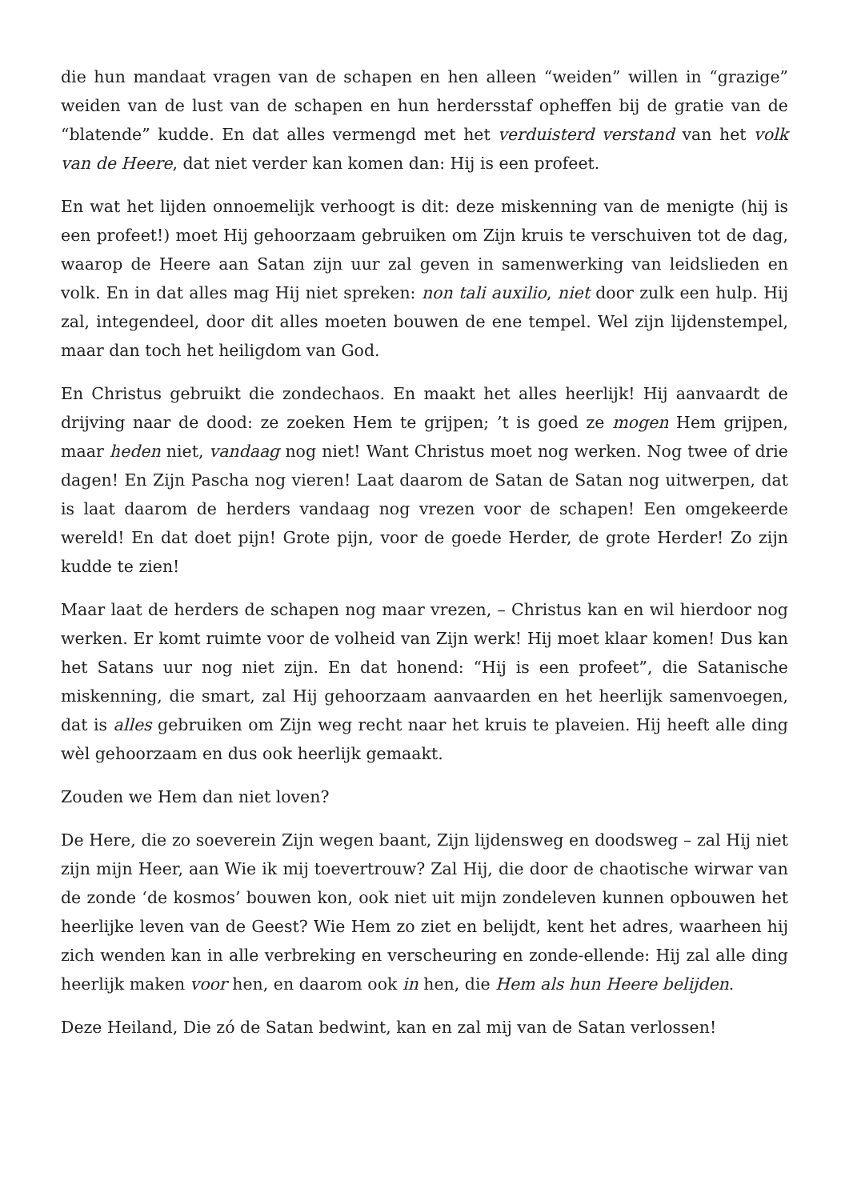die hun mandaat vragen van de schapen en hen alleen “weiden” willen in “grazige” weiden van de lust van de schapen en hun herdersstaf opheffen bij de gratie van de “blatende” kudde. En dat alles vermengd met het verduisterd verstand van het volk van de Heere, dat niet verder kan komen dan: Hij is een profeet.
En wat het lijden onnoemelijk verhoogt is dit: deze miskenning van de menigte (hij is een profeet!) moet Hij gehoorzaam gebruiken om Zijn kruis te verschuiven tot de dag, waarop de Heere aan Satan zijn uur zal geven in samenwerking van leidslieden en volk. En in dat alles mag Hij niet spreken: non tali auxilio, niet door zulk een hulp. Hij zal, integendeel, door dit alles moeten bouwen de ene tempel. Wel zijn lijdenstempel, maar dan toch het heiligdom van God.
En Christus gebruikt die zondechaos. En maakt het alles heerlijk! Hij aanvaardt de drijving naar de dood: ze zoeken Hem te grijpen; ’t is goed ze mogen Hem grijpen, maar heden niet, vandaag nog niet! Want Christus moet nog werken. Nog twee of drie dagen! En Zijn Pascha nog vieren! Laat daarom de Satan de Satan nog uitwerpen, dat is laat daarom de herders vandaag nog vrezen voor de schapen! Een omgekeerde wereld! En dat doet pijn! Grote pijn, voor de goede Herder, de grote Herder! Zo zijn kudde te zien!
Maar laat de herders de schapen nog maar vrezen, – Christus kan en wil hierdoor nog werken. Er komt ruimte voor de volheid van Zijn werk! Hij moet klaar komen! Dus kan het Satans uur nog niet zijn. En dat honend: “Hij is een profeet”, die Satanische miskenning, die smart, zal Hij gehoorzaam aanvaarden en het heerlijk samenvoegen, dat is alles gebruiken om Zijn weg recht naar het kruis te plaveien. Hij heeft alle ding wèl gehoorzaam en dus ook heerlijk gemaakt.
Zouden we Hem dan niet loven?
De Here, die zo soeverein Zijn wegen baant, Zijn lijdensweg en doodsweg – zal Hij niet zijn mijn Heer, aan Wie ik mij toevertrouw? Zal Hij, die door de chaotische wirwar van de zonde ‘de kosmos’ bouwen kon, ook niet uit mijn zondeleven kunnen opbouwen het heerlijke leven van de Geest? Wie Hem zo ziet en belijdt, kent het adres, waarheen hij zich wenden kan in alle verbreking en verscheuring en zonde-ellende: Hij zal alle ding heerlijk maken voor hen, en daarom ook in hen, die Hem als hun Heere belijden.
Deze Heiland, Die zó de Satan bedwint, kan en zal mij van de Satan verlossen!